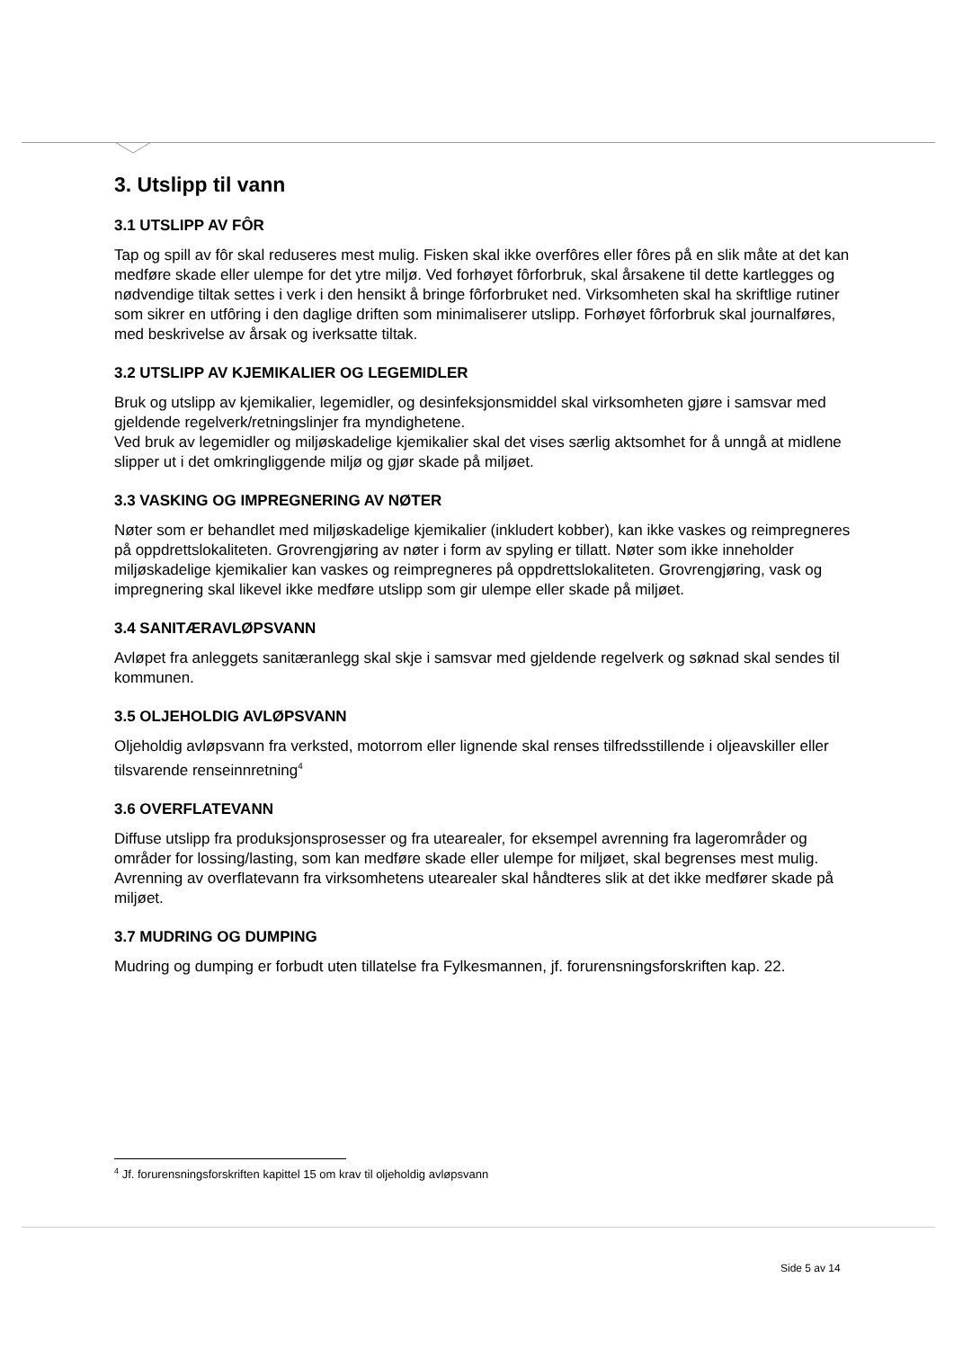3. Utslipp til vann
3.1 UTSLIPP AV FÔR
Tap og spill av fôr skal reduseres mest mulig. Fisken skal ikke overfôres eller fôres på en slik måte at det kan medføre skade eller ulempe for det ytre miljø. Ved forhøyet fôrforbruk, skal årsakene til dette kartlegges og nødvendige tiltak settes i verk i den hensikt å bringe fôrforbruket ned. Virksomheten skal ha skriftlige rutiner som sikrer en utfôring i den daglige driften som minimaliserer utslipp. Forhøyet fôrforbruk skal journalføres, med beskrivelse av årsak og iverksatte tiltak.
3.2 UTSLIPP AV KJEMIKALIER OG LEGEMIDLER
Bruk og utslipp av kjemikalier, legemidler, og desinfeksjonsmiddel skal virksomheten gjøre i samsvar med gjeldende regelverk/retningslinjer fra myndighetene.
Ved bruk av legemidler og miljøskadelige kjemikalier skal det vises særlig aktsomhet for å unngå at midlene slipper ut i det omkringliggende miljø og gjør skade på miljøet.
3.3 VASKING OG IMPREGNERING AV NØTER
Nøter som er behandlet med miljøskadelige kjemikalier (inkludert kobber), kan ikke vaskes og reimpregneres på oppdrettslokaliteten. Grovrengjøring av nøter i form av spyling er tillatt. Nøter som ikke inneholder miljøskadelige kjemikalier kan vaskes og reimpregneres på oppdrettslokaliteten. Grovrengjøring, vask og impregnering skal likevel ikke medføre utslipp som gir ulempe eller skade på miljøet.
3.4 SANITÆRAVLØPSVANN
Avløpet fra anleggets sanitæranlegg skal skje i samsvar med gjeldende regelverk og søknad skal sendes til kommunen.
3.5 OLJEHOLDIG AVLØPSVANN
Oljeholdig avløpsvann fra verksted, motorrom eller lignende skal renses tilfredsstillende i oljeavskiller eller tilsvarende renseinnretning<sup>4</sup>
3.6 OVERFLATEVANN
Diffuse utslipp fra produksjonsprosesser og fra utearealer, for eksempel avrenning fra lagerområder og områder for lossing/lasting, som kan medføre skade eller ulempe for miljøet, skal begrenses mest mulig. Avrenning av overflatevann fra virksomhetens utearealer skal håndteres slik at det ikke medfører skade på miljøet.
3.7 MUDRING OG DUMPING
Mudring og dumping er forbudt uten tillatelse fra Fylkesmannen, jf. forurensningsforskriften kap. 22.
<sup>4</sup> Jf. forurensningsforskriften kapittel 15 om krav til oljeholdig avløpsvann
Side 5 av 14